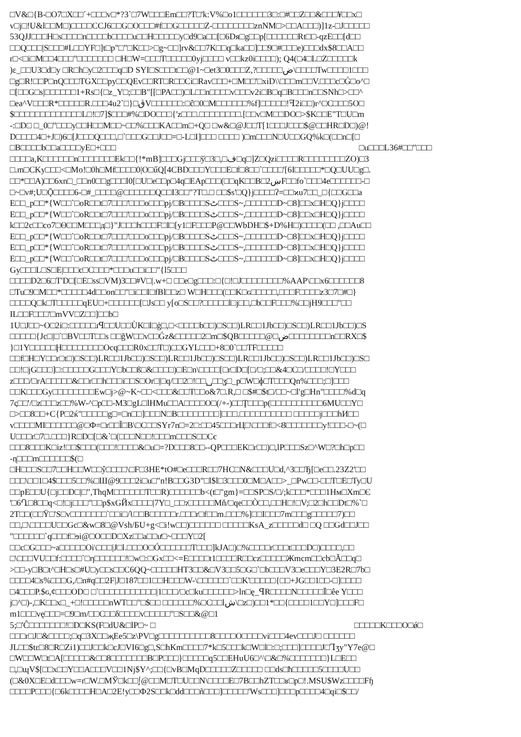□V&□{B-□O7□X□□´+□□□v□*?3`□7W□□□Em□□?T□'k:V%□o1□□□□□□3□:□#□□Z□□&□□□¥□□x□
v□j□!U&l□□M□)□□□□CCJ6□□G□O□□□#f□□G□□□□□Z-□□□□□□□□znNM□>□□A□□□)]1z-□J□□□□□
53QJJ□□□H□s□□□□n□□□□b□□□□u□□H□□□□□y□d9□a□□[□6Dя□g□□p[□□□□□□Rt□□-qzE□□[d□□
□□Q□□□|S□□□#L□□YF□]t□p"□"□K□□>□g~□□]rv&□□7K□□q□ka□□]□□9□#□□□e)□□□dx$8□□A□□
r□<□i□M□□4□□□"□□□□□□□ □H□W=□□□T□□□□□0yj□□□□ v□□kz0i□□□□); Q4(□4□L□Z□□□□□k
)ɛ_□□U3□d□y □R□h□y□2□□□q□D SYI□S□□□t□□@1~□et3□0□□□Z,?□□□□□ض\□□□□Tw□□□□1□□□
□g□R!□□P□nQ□□□TGX□□py□□QEv□□RT□R□□Ci□Rav□□□+□M□□'□xiD\\□□□m□□V.□□□c□Ǵ□o^□
□[□□G□s|□□□□□□1+Rs□{□z_Y□;□□B"[[□PA□□)□L□□n□□□□v□□□v2i□B□q□B□□□n□□SNh□>□□^
□ea^V□□□R*□□□□□R.□□□4u2`□}□ڨV□□□□□□:□ĉ□0□M□□□□□□%f]□□□□□!ꟻ2i□□)r^□C□□□5O□
$□□□□□□□□□□□□□L□!□7]$□□□#%□DO□□□{'z□□□.□□□□□□□□.[□□v□M□□DO□>$K□□E"T□U□m
-:□D□ □_0□"□□□y□□H□□M□□~□□%□□□KA□□m□+Q□ □w&□@J□□T[1□□□J□□□$@□□HR□D□)@!
D□□□□4□+J□)6□[J□□□Q□□□,□`□□□G□□J□□=□-L□I]□□□ □□□□ )□m□□□N□U□□GQ%k□(□□n□[□
□B□□□□b□□a□□□□yE□+□□□ □u□□□L36#□□″□□□
□□□□a,K□□□□□□n□□□□□□□Ek□□{!*mB]□□□Gj□□□ў□3□,□ف□q□]Z□Qzi□□□□R□□□□□□□□ZO)□3
□.m□CKy□□□<□Mo!□0h□Mf□□□□0|O□űQ[4CBD□□□Y□□□E□f□8□□`□□□□'[6I□□□□□*□Q□UU□g□.
□□*□□A)□□6xn□_□□n0□□g□□□l0[□U□e□□p□4q□EAp□□□(□□qK□□B□2ښF□□fo`□□□4e□□□□□□-□
□~□v#;U□Ǭ□□□□6-□#_□□□□@□□□□□□Q□□I3□□"?T□.□ □□$s'□Q}j□□□□ʔ=□□ϰu7□□_□{□□G□□a
E□□_p□□*{W□□`□oR□□t□7□□□'□□□o□□□pj/□B□□□□Sٹ□□□S~,□□□□□□D~□8]□□x□H□Q}j□□□□
E□□_p□□*{W□□`□oR□□t□7□□□'□□□o□□□pj/□B□□□□Sٹ□□□S~,□□□□□□D~□8]□□x□H□Q}j□□□□
k□□2c□□co7□Ɵ□□M□□□д□}"J□□□h□□□F□I□[y1□F□□□P@□□WbDH□$+D%H□)□□□□(□□ ,□□Au□□
E□□_p□□*{W□□`□oR□□t□7□□□'□□□o□□□pj/□B□□□□Sٹ□□□S~,□□□□□□D~□8]□□x□H□Q}j□□□□
E□□_p□□*{W□□`□oR□□t□7□□□'□□□o□□□pj/□B□□□□Sٹ□□□S~,□□□□□□D~□8]□□x□H□Q}j□□□□
E□□_p□□*{W□□`□oR□□t□7□□□'□□□o□□□pj/□B□□□□Sٹ□□□S~,□□□□□□D~□8]□□x□H□Q}j□□□□
Gy□□□L□S□E|□□□c□C□□□*□□□u□□i□□"{l5□□□
□□□□D2□6□T'D□[□E□ss□VM)3□□#V□|.w+□ □□e□g□□□:□{□!□J□□□□□□□□%AAP\□□x6□□□□□□8
□Tu□9□M□□*□□□□□4d□□on□□"□i□□I□fBl□□z□ W□H□□□(□□K□ɢ□□□□□,□□□F□□□□z3□7□#□}
□□□□Q□k□T□□□□□qEU□+□□□□□□[□Js□□ y[o□S□□?□□□□□l□j□□,□b□□F□□□%□□jH9□□□"□□
IL□□F□□□'□mVV□Z□□]□□b□
1U□J□□~O□2i□:□□□□□ɹꟼ□□U□□ÙK□I□ģ□,□<□□□□b□□)□S□□)LR□□1Jb□□)□S□□)LR□□1Jb□□)□S
□□□□□{Jc□|□`□BV□□T□□s □□ğW□□v□□Ǵz&□□□□□2□m□$QB□□□□□@□ض□□□□□□□□n□□RX□$
}□1Y□□□□□Ḩ□□□□□□□□Ocq□□□R0x□□T□)□□GYL□□□+8□0`□□TF□□□□□
□□f□H□Y□□r□t□)□S□□)LR□□1Jb□□)□S□□)LR□□1Jb□□)□S□□)LR□□1Jb□□)□S□□)LR□□1Jb□□)□S□
□□!□jG□□□]□:□□□□□G□□□Y□b□□ß□&□□□□)□E□n\□□□□[□r□D□[□/□;□□&4□C□/□□□□!□Y□□□
z□□□/□rA□□□□□&□□r□□h□□□i□□S□Or□|□q/□□2□!□□␣□□ʓ□_p□W□ɸ□T□□□Qn%□□□;□]□□□
□□K□□□Gy□□□□□□□□Ew□j>@~K~□□<□□□&□□T□□o&7□.R,□ □$#□$t□/□□~□l'g□Hn"□□□□%d□q
7ς□□'/□z□□□z□□%W-^□p□□-M3□gL□lHMu□□A□□□□O□(/+-)□□Ţ□□□p(□□□□□□□□□□6MU□□Y□
□>□□8□□+C{P□2ќ"□□□□□g□=□n□□]□□□N□B□□□□□□□□]□□□.□□□□□□□□□□ □□□□□j□□□hИ□□
v□□□□MI□□□□□□@□Φ=□r□□Ĩ□B\□C□□SYr7n□=2□:□□45□□□rЦ□\□□□f□<Ȣ□□□□□□□y!□□□-□~(□
U□□□r□7□.□□□}R□D□[□&`□(□□□N□□!□□□m□□□S□□Cє
□□□8□□□K□iz!□□$□□□(□□□!□□□□&□u□=?D□□□8□□--QP□□□EK□r□□)□,lP□□□Sz□^W□?□h□p□□
-ɳ□□□m□□□□□□$(□
□H□□□S□□7□□H□□W□□ŷ□□□□\□F□3HE*tO#□e□□□R□□7HC□N&□□□U□d,^3□□Ђ[□e□□.23Z2'□□
□□□\□□1□4$□□□5□□%□Ш@9□□□2i□u□"n!B□□G3D"□l$l□3□□□0□M□A□□>_□Pw□□-□□T□E□Ty□U
□□pE□□U{□j□□D□|□",ThqM□□□□□□T□□R)□□□□□□b<(t□"gm}=□□SP□S/□/;k□□□*□□□1Hм□Xm□Є
'□6Ղ□8□□q<□!□j□□□"□□p$xGЙx□□□□|7Y□_□□ɂ□□□□□Mň/□qe□□Ò□□,□□H□!□V;□2□h□□Dt□%`□
2T□□(□□Ÿ□'S□v□□□□□□□`□□i□/ʅ□□B□□□□□r.□□□r□f□□m.□□□%]□□I□□□7m□□□g□□□□□7)□□
□□,□\□□□□U□□Gc□&w□8□@Vsh/БU+g<□i!w□□)□□□□□□ □□□□□KsA_z□□□□□d□ □Q □□Gd□□J□□
"□□□□□□`q□□□f□ɘi@□O□□D□Xz□□a□□ư□~□□□Y□2[
□□c□G□□□~a□□□□□Oi\□□□|J□l.□□□O□Ó□□□□□□T□□□]kJA□)□%□□□□r□□□t□□□D□)□□□□,□□
□\□□□VU□□f:□□□□`□η□□□□□□!□w□:□Gx□□<=E□□□□t1□□□□R□□cz□□□□□Жmcm□□cb□Ă□□q□
>□□-y□B□t^□H□s□#U□y□□s□□C6QQ~□□□□□HT3□□&□V3□□5□G□`□b□□□V3□e□□□Y□3E2R□7b□
□□□□4□s%□□□G,/□n#q□□2F|J□187□□1□□H□□□W-\□□□□□□`□□K'□□□□□{□□+JG□□1□□-□]□□□□
□4□□□P.$ɢ,¢□□□OD□ □`□□□□□□□□□□□|1□□□/□c□ku□□□□□□>ln□ę_ꟼR□□□□N□□□□□Ī□êe Y□□□
j□^□)-,□K□□x□_+□!□□□□□nWT□□"□$□□ □□□□□□%□C□□lش\□z□)□□1*□□{□□□□1□□Y□]□□□F□
m1□□□vę□□□=□9□m/□□C□□δ□□□□v□□□□□"□S□□&@□1
5;□'Ĉ□□□□□□□!□D□KS(F□dU&□lP□~ □ □□□□□K□□□O□ǿ□
□□□r□J□&□□□□;□q□3X□□җEe5□z\PV□g□□□□□□□□□□8□□□□O□□□□vi□□□4ev□□□J□ □□□□□□
JL□□$tɛ□8□R□Zi1)□□J□□k□cJ□VI6□g□,S□hKm□□□□7*k□5□□□k□W□l□:□;□□□]□□□□J□Ꞁʒy"Y7e@□
□W□□W□t□A[□□□□□&□□8□□□□□□□B□P□□□}□□□□□q5□□EHuU6□^\□&□%□□□□□□□}L□E□□
□,□ɰV$[□□x□□Y□□A□□□V□□1Nj$Y^;□□{□vB□MqD□□□□□Z□□□□□ □□ds□ħ□□□□□5□□□□U□□
(□&0X□E□d□□□w=r□W.□MЎ□k□□ٳ@□□M□T□U□□N\□□□□E□7B□□hZT□□ʁ□p□!.MSU$Wz□□□□Fɧ
□□□□P□□□{□6k□□□□H□A□2E!y□□Ф2S□□k□dd□□□ñ□□□]□□□□□'Ws□□□]□□□p□□□□4□qi□$□□/